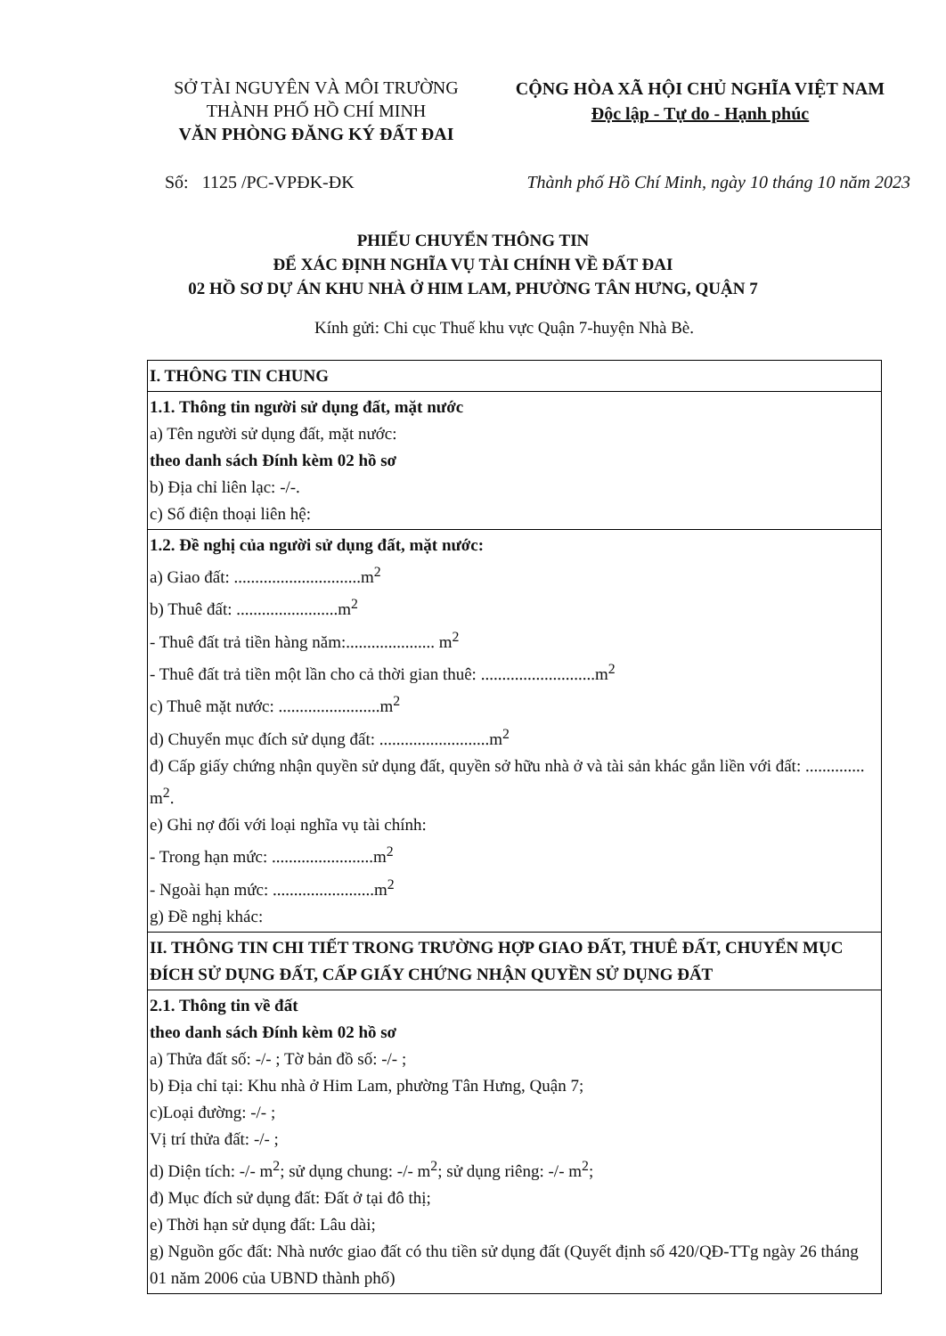SỞ TÀI NGUYÊN VÀ MÔI TRƯỜNG
THÀNH PHỐ HỒ CHÍ MINH
VĂN PHÒNG ĐĂNG KÝ ĐẤT ĐAI
CỘNG HÒA XÃ HỘI CHỦ NGHĨA VIỆT NAM
Độc lập - Tự do - Hạnh phúc
Số: 1125 /PC-VPĐK-ĐK Thành phố Hồ Chí Minh, ngày 10 tháng 10 năm 2023
PHIẾU CHUYỂN THÔNG TIN
ĐỂ XÁC ĐỊNH NGHĨA VỤ TÀI CHÍNH VỀ ĐẤT ĐAI
02 HỒ SƠ DỰ ÁN KHU NHÀ Ở HIM LAM, PHƯỜNG TÂN HƯNG, QUẬN 7
Kính gửi: Chi cục Thuế khu vực Quận 7-huyện Nhà Bè.
| I. THÔNG TIN CHUNG |
| 1.1. Thông tin người sử dụng đất, mặt nước a) Tên người sử dụng đất, mặt nước: theo danh sách Đính kèm 02 hồ sơ b) Địa chỉ liên lạc: -/-. c) Số điện thoại liên hệ: |
| 1.2. Đề nghị của người sử dụng đất, mặt nước: a) Giao đất: ..............................m<sup>2</sup> b) Thuê đất: ........................m<sup>2</sup> - Thuê đất trả tiền hàng năm:..................... m<sup>2</sup> - Thuê đất trả tiền một lần cho cả thời gian thuê: ...........................m<sup>2</sup> c) Thuê mặt nước: ........................m<sup>2</sup> d) Chuyển mục đích sử dụng đất: ..........................m<sup>2</sup> đ) Cấp giấy chứng nhận quyền sử dụng đất, quyền sở hữu nhà ở và tài sản khác gắn liền với đất: .............. m<sup>2</sup>. e) Ghi nợ đối với loại nghĩa vụ tài chính: - Trong hạn mức: ........................m<sup>2</sup> - Ngoài hạn mức: ........................m<sup>2</sup> g) Đề nghị khác: |
| II. THÔNG TIN CHI TIẾT TRONG TRƯỜNG HỢP GIAO ĐẤT, THUÊ ĐẤT, CHUYỂN MỤC ĐÍCH SỬ DỤNG ĐẤT, CẤP GIẤY CHỨNG NHẬN QUYỀN SỬ DỤNG ĐẤT |
| 2.1. Thông tin về đất theo danh sách Đính kèm 02 hồ sơ a) Thửa đất số: -/- ; Tờ bản đồ số: -/- ; b) Địa chỉ tại: Khu nhà ở Him Lam, phường Tân Hưng, Quận 7; c)Loại đường: -/- ; Vị trí thửa đất: -/- ; d) Diện tích: -/- m<sup>2</sup>; sử dụng chung: -/- m<sup>2</sup>; sử dụng riêng: -/- m<sup>2</sup>; đ) Mục đích sử dụng đất: Đất ở tại đô thị; e) Thời hạn sử dụng đất: Lâu dài; g) Nguồn gốc đất: Nhà nước giao đất có thu tiền sử dụng đất (Quyết định số 420/QĐ-TTg ngày 26 tháng 01 năm 2006 của UBND thành phố) |